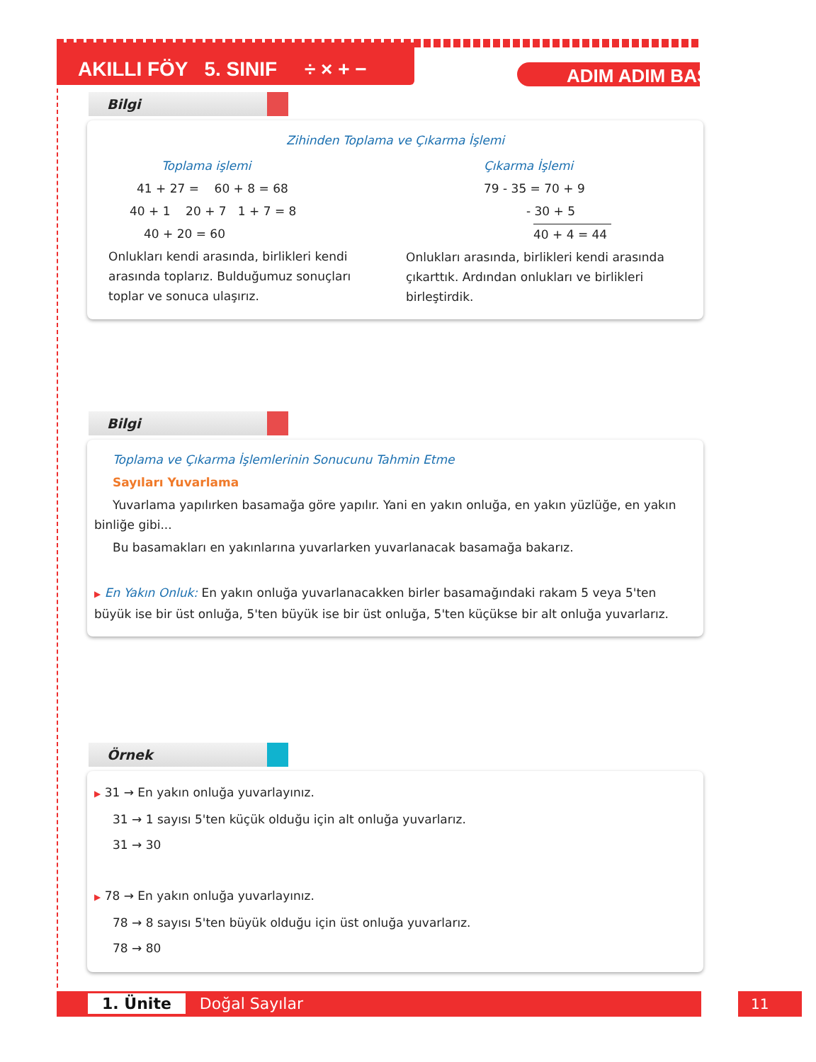AKILLI FÖY 5. SINIF ÷ × + −
ADIM ADIM BAŞARI
Bilgi
Zihinden Toplama ve Çıkarma İşlemi
Toplama işlemi
41 + 27 = 60 + 8 = 68
40 + 1 20 + 7 1 + 7 = 8
40 + 20 = 60
Onlukları kendi arasında, birlikleri kendi arasında toplarız. Bulduğumuz sonuçları toplar ve sonuca ulaşırız.
Çıkarma İşlemi
79 - 35 = 70 + 9
- 30 + 5
40 + 4 = 44
Onlukları arasında, birlikleri kendi arasında çıkarttık. Ardından onlukları ve birlikleri birleştirdik.
Bilgi
Toplama ve Çıkarma İşlemlerinin Sonucunu Tahmin Etme
Sayıları Yuvarlama
Yuvarlama yapılırken basamağa göre yapılır. Yani en yakın onluğa, en yakın yüzlüğe, en yakın binliğe gibi...
Bu basamakları en yakınlarına yuvarlarken yuvarlanacak basamağa bakarız.
▶ En Yakın Onluk: En yakın onluğa yuvarlanacakken birler basamağındaki rakam 5 veya 5'ten büyük ise bir üst onluğa, 5'ten büyük ise bir üst onluğa, 5'ten küçükse bir alt onluğa yuvarlarız.
Örnek
▶ 31 → En yakın onluğa yuvarlayınız.
31 → 1 sayısı 5'ten küçük olduğu için alt onluğa yuvarlarız.
31 → 30
▶ 78 → En yakın onluğa yuvarlayınız.
78 → 8 sayısı 5'ten büyük olduğu için üst onluğa yuvarlarız.
78 → 80
1. Ünite Doğal Sayılar 11